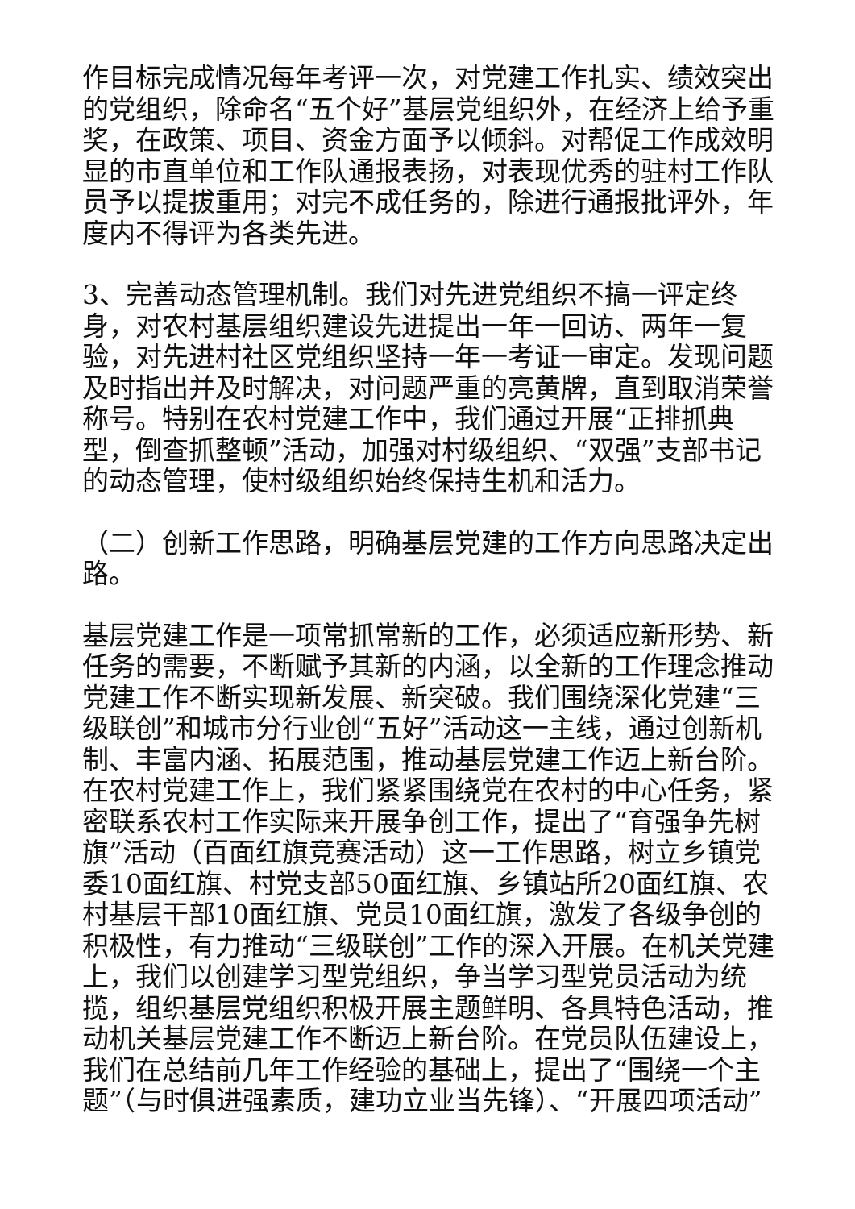作目标完成情况每年考评一次，对党建工作扎实、绩效突出的党组织，除命名“五个好”基层党组织外，在经济上给予重奖，在政策、项目、资金方面予以倾斜。对帮促工作成效明显的市直单位和工作队通报表扬，对表现优秀的驻村工作队员予以提拔重用；对完不成任务的，除进行通报批评外，年度内不得评为各类先进。
3、完善动态管理机制。我们对先进党组织不搞一评定终身，对农村基层组织建设先进提出一年一回访、两年一复验，对先进村社区党组织坚持一年一考证一审定。发现问题及时指出并及时解决，对问题严重的亮黄牌，直到取消荣誉称号。特别在农村党建工作中，我们通过开展“正排抓典型，倒查抓整顿”活动，加强对村级组织、“双强”支部书记的动态管理，使村级组织始终保持生机和活力。
（二）创新工作思路，明确基层党建的工作方向思路决定出路。
基层党建工作是一项常抓常新的工作，必须适应新形势、新任务的需要，不断赋予其新的内涵，以全新的工作理念推动党建工作不断实现新发展、新突破。我们围绕深化党建“三级联创”和城市分行业创“五好”活动这一主线，通过创新机制、丰富内涵、拓展范围，推动基层党建工作迈上新台阶。在农村党建工作上，我们紧紧围绕党在农村的中心任务，紧密联系农村工作实际来开展争创工作，提出了“育强争先树旗”活动（百面红旗竞赛活动）这一工作思路，树立乡镇党委10面红旗、村党支部50面红旗、乡镇站所20面红旗、农村基层干部10面红旗、党员10面红旗，激发了各级争创的积极性，有力推动“三级联创”工作的深入开展。在机关党建上，我们以创建学习型党组织，争当学习型党员活动为统揽，组织基层党组织积极开展主题鲜明、各具特色活动，推动机关基层党建工作不断迈上新台阶。在党员队伍建设上，我们在总结前几年工作经验的基础上，提出了“围绕一个主题”（与时俱进强素质，建功立业当先锋）、“开展四项活动”